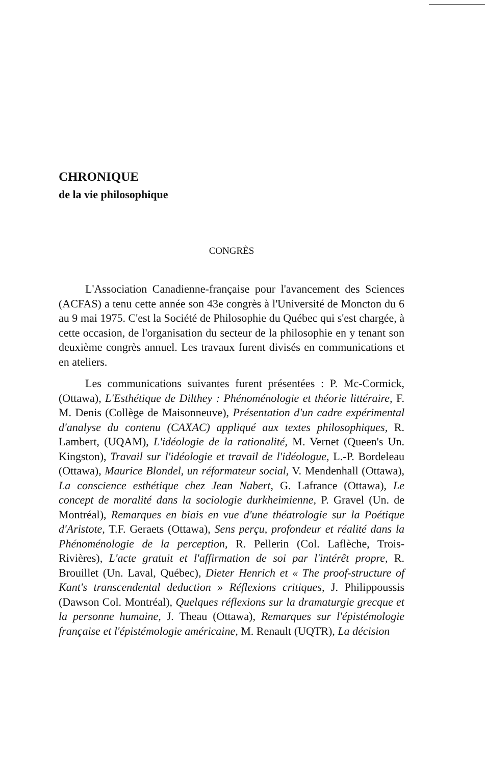CHRONIQUE
de la vie philosophique
CONGRÈS
L'Association Canadienne-française pour l'avancement des Sciences (ACFAS) a tenu cette année son 43e congrès à l'Université de Moncton du 6 au 9 mai 1975. C'est la Société de Philosophie du Québec qui s'est chargée, à cette occasion, de l'organisation du secteur de la philosophie en y tenant son deuxième congrès annuel. Les travaux furent divisés en communications et en ateliers.
Les communications suivantes furent présentées : P. Mc-Cormick, (Ottawa), L'Esthétique de Dilthey : Phénoménologie et théorie littéraire, F. M. Denis (Collège de Maisonneuve), Présentation d'un cadre expérimental d'analyse du contenu (CAXAC) appliqué aux textes philosophiques, R. Lambert, (UQAM), L'idéologie de la rationalité, M. Vernet (Queen's Un. Kingston), Travail sur l'idéologie et travail de l'idéologue, L.-P. Bordeleau (Ottawa), Maurice Blondel, un réformateur social, V. Mendenhall (Ottawa), La conscience esthétique chez Jean Nabert, G. Lafrance (Ottawa), Le concept de moralité dans la sociologie durkheimienne, P. Gravel (Un. de Montréal), Remarques en biais en vue d'une théatrologie sur la Poétique d'Aristote, T.F. Geraets (Ottawa), Sens perçu, profondeur et réalité dans la Phénoménologie de la perception, R. Pellerin (Col. Laflèche, Trois-Rivières), L'acte gratuit et l'affirmation de soi par l'intérêt propre, R. Brouillet (Un. Laval, Québec), Dieter Henrich et « The proof-structure of Kant's transcendental deduction » Réflexions critiques, J. Philippoussis (Dawson Col. Montréal), Quelques réflexions sur la dramaturgie grecque et la personne humaine, J. Theau (Ottawa), Remarques sur l'épistémologie française et l'épistémologie américaine, M. Renault (UQTR), La décision